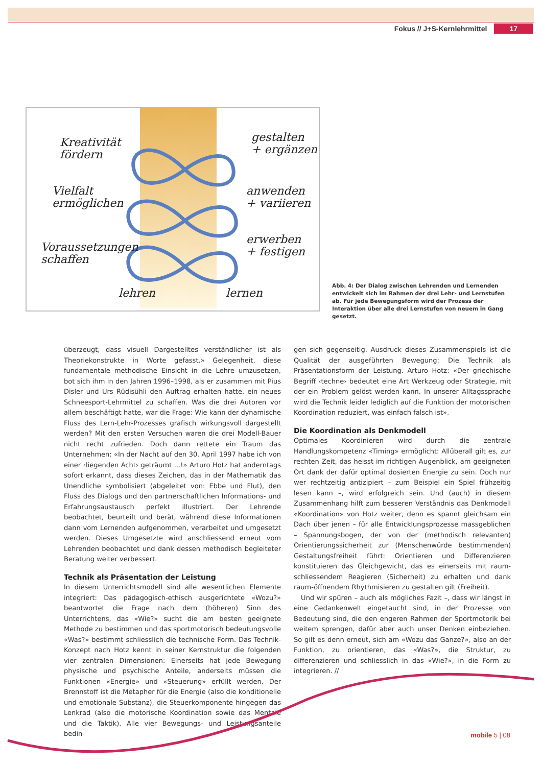Fokus // J+S-Kernlehrmittel 17
Kreativität
fördern
Vielfalt
ermöglichen
Voraussetzungen
schaffen
gestalten
+ ergänzen
anwenden
+ variieren
erwerben
+ festigen
lehren lernen
Abb. 4: Der Dialog zwischen Lehrenden und Lernenden entwickelt sich im Rahmen der drei Lehr- und Lernstufen ab. Für jede Bewegungsform wird der Prozess der Interaktion über alle drei Lernstufen von neuem in Gang gesetzt.
überzeugt, dass visuell Dargestelltes verständlicher ist als Theoriekonstrukte in Worte gefasst.» Gelegenheit, diese fundamentale methodische Einsicht in die Lehre umzusetzen, bot sich ihm in den Jahren 1996–1998, als er zusammen mit Pius Disler und Urs Rüdisühli den Auftrag erhalten hatte, ein neues Schneesport-Lehrmittel zu schaffen. Was die drei Autoren vor allem beschäftigt hatte, war die Frage: Wie kann der dynamische Fluss des Lern-Lehr-Prozesses grafisch wirkungsvoll dargestellt werden? Mit den ersten Versuchen waren die drei Modell-Bauer nicht recht zufrieden. Doch dann rettete ein Traum das Unternehmen: «In der Nacht auf den 30. April 1997 habe ich von einer ‹liegenden Acht› geträumt ...!» Arturo Hotz hat anderntags sofort erkannt, dass dieses Zeichen, das in der Mathematik das Unendliche symbolisiert (abgeleitet von: Ebbe und Flut), den Fluss des Dialogs und den partnerschaftlichen Informations- und Erfahrungsaustausch perfekt illustriert. Der Lehrende beobachtet, beurteilt und berät, während diese Informationen dann vom Lernenden aufgenommen, verarbeitet und umgesetzt werden. Dieses Umgesetzte wird anschliessend erneut vom Lehrenden beobachtet und dank dessen methodisch begleiteter Beratung weiter verbessert.
Technik als Präsentation der Leistung
In diesem Unterrichtsmodell sind alle wesentlichen Elemente integriert: Das pädagogisch-ethisch ausgerichtete «Wozu?» beantwortet die Frage nach dem (höheren) Sinn des Unterrichtens, das «Wie?» sucht die am besten geeignete Methode zu bestimmen und das sportmotorisch bedeutungsvolle «Was?» bestimmt schliesslich die technische Form. Das Technik-Konzept nach Hotz kennt in seiner Kernstruktur die folgenden vier zentralen Dimensionen: Einerseits hat jede Bewegung physische und psychische Anteile, anderseits müssen die Funktionen «Energie» und «Steuerung» erfüllt werden. Der Brennstoff ist die Metapher für die Energie (also die konditionelle und emotionale Substanz), die Steuerkomponente hingegen das Lenkrad (also die motorische Koordination sowie das Mentale und die Taktik). Alle vier Bewegungs- und Leistungsanteile bedin-
gen sich gegenseitig. Ausdruck dieses Zusammenspiels ist die Qualität der ausgeführten Bewegung: Die Technik als Präsentationsform der Leistung. Arturo Hotz: «Der griechische Begriff ‹techne› bedeutet eine Art Werkzeug oder Strategie, mit der ein Problem gelöst werden kann. In unserer Alltagssprache wird die Technik leider lediglich auf die Funktion der motorischen Koordination reduziert, was einfach falsch ist».
Die Koordination als Denkmodell
Optimales Koordinieren wird durch die zentrale Handlungskompetenz «Timing» ermöglicht: Allüberall gilt es, zur rechten Zeit, das heisst im richtigen Augenblick, am geeigneten Ort dank der dafür optimal dosierten Energie zu sein. Doch nur wer rechtzeitig antizipiert – zum Beispiel ein Spiel frühzeitig lesen kann –, wird erfolgreich sein. Und (auch) in diesem Zusammenhang hilft zum besseren Verständnis das Denkmodell «Koordination» von Hotz weiter, denn es spannt gleichsam ein Dach über jenen – für alle Entwicklungsprozesse massgeblichen – Spannungsbogen, der von der (methodisch relevanten) Orientierungssicherheit zur (Menschenwürde bestimmenden) Gestaltungsfreiheit führt: Orientieren und Differenzieren konstituieren das Gleichgewicht, das es einerseits mit raum-schliessendem Reagieren (Sicherheit) zu erhalten und dank raum-öffnendem Rhythmisieren zu gestalten gilt (Freiheit).
Und wir spüren – auch als mögliches Fazit –, dass wir längst in eine Gedankenwelt eingetaucht sind, in der Prozesse von Bedeutung sind, die den engeren Rahmen der Sportmotorik bei weitem sprengen, dafür aber auch unser Denken einbeziehen. So gilt es denn erneut, sich am «Wozu das Ganze?», also an der Funktion, zu orientieren, das «Was?», die Struktur, zu differenzieren und schliesslich in das «Wie?», in die Form zu integrieren. //
mobile 5 | 08